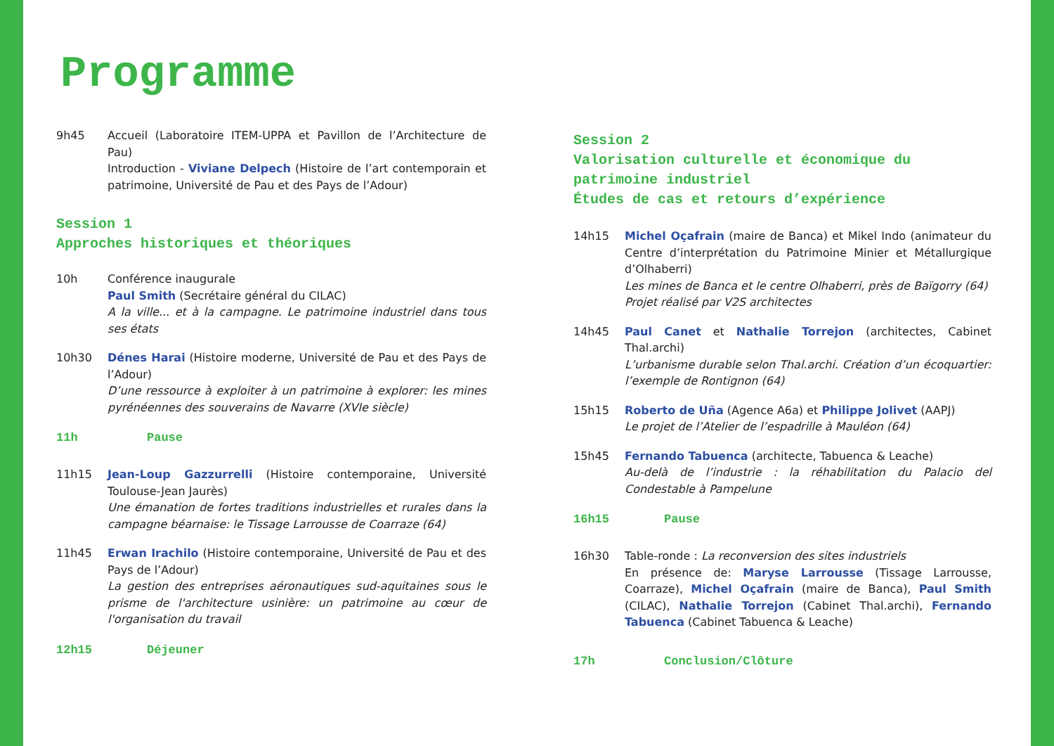Programme
9h45 Accueil (Laboratoire ITEM-UPPA et Pavillon de l’Architecture de Pau)
Introduction - Viviane Delpech (Histoire de l’art contemporain et patrimoine, Université de Pau et des Pays de l’Adour)
Session 1
Approches historiques et théoriques
10h Conférence inaugurale
Paul Smith (Secrétaire général du CILAC)
A la ville... et à la campagne. Le patrimoine industriel dans tous ses états
10h30 Dénes Harai (Histoire moderne, Université de Pau et des Pays de l’Adour)
D’une ressource à exploiter à un patrimoine à explorer: les mines pyrénéennes des souverains de Navarre (XVIe siècle)
11h Pause
11h15 Jean-Loup Gazzurrelli (Histoire contemporaine, Université Toulouse-Jean Jaurès)
Une émanation de fortes traditions industrielles et rurales dans la campagne béarnaise: le Tissage Larrousse de Coarraze (64)
11h45 Erwan Irachilo (Histoire contemporaine, Université de Pau et des Pays de l’Adour)
La gestion des entreprises aéronautiques sud-aquitaines sous le prisme de l'architecture usinière: un patrimoine au cœur de l'organisation du travail
12h15 Déjeuner
Session 2
Valorisation culturelle et économique du patrimoine industriel
Études de cas et retours d’expérience
14h15 Michel Oçafrain (maire de Banca) et Mikel Indo (animateur du Centre d’interprétation du Patrimoine Minier et Métallurgique d’Olhaberri)
Les mines de Banca et le centre Olhaberri, près de Baïgorry (64)
Projet réalisé par V2S architectes
14h45 Paul Canet et Nathalie Torrejon (architectes, Cabinet Thal.archi)
L’urbanisme durable selon Thal.archi. Création d’un écoquartier: l’exemple de Rontignon (64)
15h15 Roberto de Uña (Agence A6a) et Philippe Jolivet (AAPJ)
Le projet de l’Atelier de l’espadrille à Mauléon (64)
15h45 Fernando Tabuenca (architecte, Tabuenca & Leache)
Au-delà de l’industrie : la réhabilitation du Palacio del Condestable à Pampelune
16h15 Pause
16h30 Table-ronde : La reconversion des sites industriels
En présence de: Maryse Larrousse (Tissage Larrousse, Coarraze), Michel Oçafrain (maire de Banca), Paul Smith (CILAC), Nathalie Torrejon (Cabinet Thal.archi), Fernando Tabuenca (Cabinet Tabuenca & Leache)
17h Conclusion/Clôture